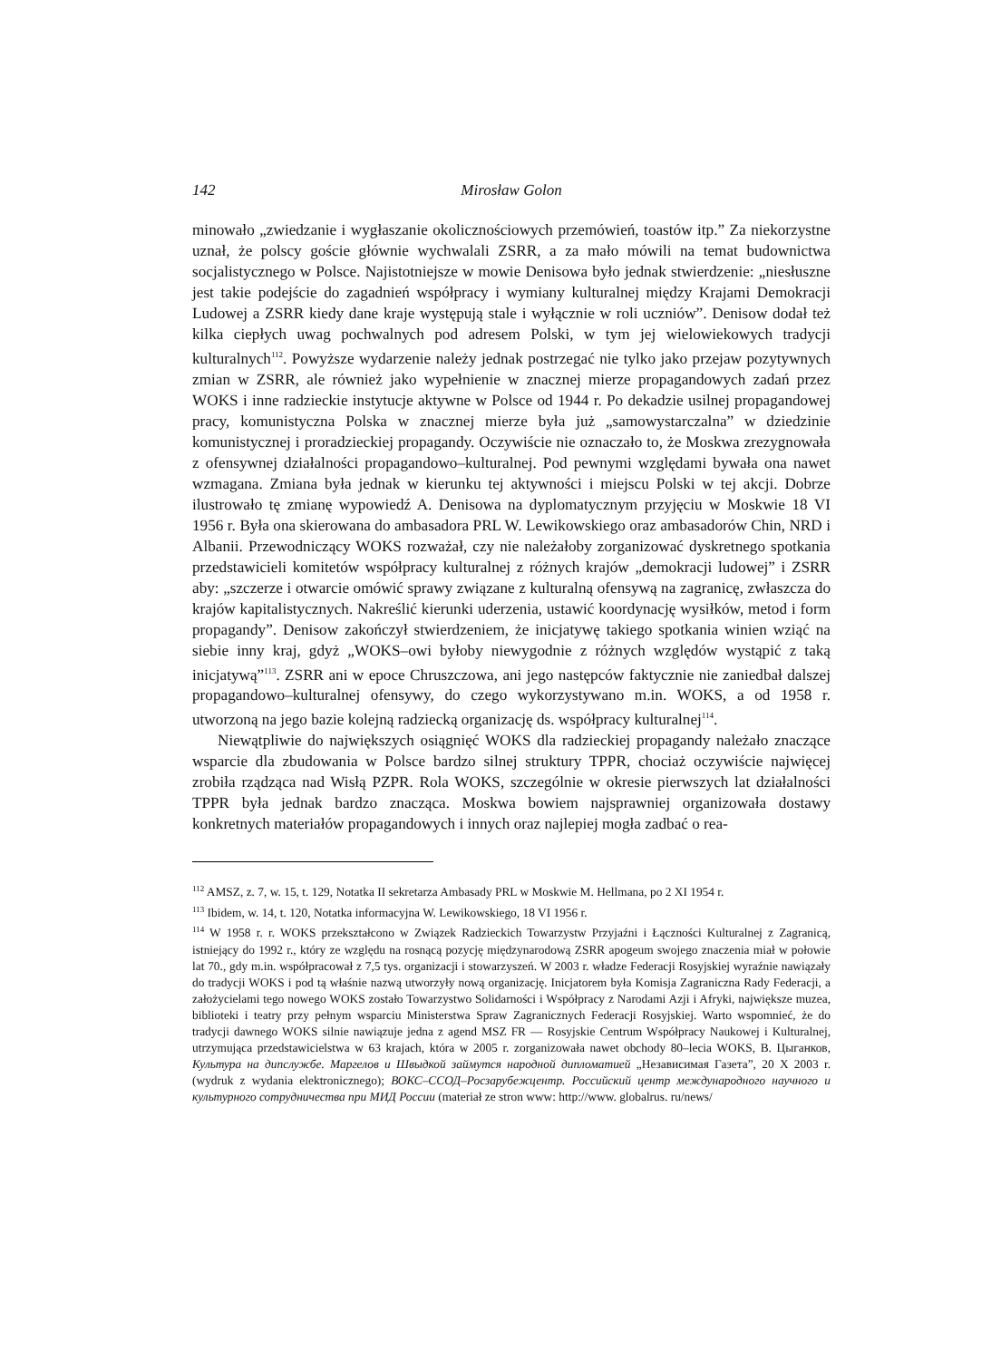142 Mirosław Golon
minowało „zwiedzanie i wygłaszanie okolicznościowych przemówień, toastów itp.” Za niekorzystne uznał, że polscy goście głównie wychwalali ZSRR, a za mało mówili na temat budownictwa socjalistycznego w Polsce. Najistotniejsze w mowie Denisowa było jednak stwierdzenie: „niesłuszne jest takie podejście do zagadnień współpracy i wymiany kulturalnej między Krajami Demokracji Ludowej a ZSRR kiedy dane kraje występują stale i wyłącznie w roli uczniów”. Denisow dodał też kilka ciepłych uwag pochwalnych pod adresem Polski, w tym jej wielowiekowych tradycji kulturalnych<sup>112</sup>. Powyższe wydarzenie należy jednak postrzegać nie tylko jako przejaw pozytywnych zmian w ZSRR, ale również jako wypełnienie w znacznej mierze propagandowych zadań przez WOKS i inne radzieckie instytucje aktywne w Polsce od 1944 r. Po dekadzie usilnej propagandowej pracy, komunistyczna Polska w znacznej mierze była już „samowystarczalna” w dziedzinie komunistycznej i proradzieckiej propagandy. Oczywiście nie oznaczało to, że Moskwa zrezygnowała z ofensywnej działalności propagandowo–kulturalnej. Pod pewnymi względami bywała ona nawet wzmagana. Zmiana była jednak w kierunku tej aktywności i miejscu Polski w tej akcji. Dobrze ilustrowało tę zmianę wypowiedź A. Denisowa na dyplomatycznym przyjęciu w Moskwie 18 VI 1956 r. Była ona skierowana do ambasadora PRL W. Lewikowskiego oraz ambasadorów Chin, NRD i Albanii. Przewodniczący WOKS rozważał, czy nie należałoby zorganizować dyskretnego spotkania przedstawicieli komitetów współpracy kulturalnej z różnych krajów „demokracji ludowej” i ZSRR aby: „szczerze i otwarcie omówić sprawy związane z kulturalną ofensywą na zagranicę, zwłaszcza do krajów kapitalistycznych. Nakreślić kierunki uderzenia, ustawić koordynację wysiłków, metod i form propagandy”. Denisow zakończył stwierdzeniem, że inicjatywę takiego spotkania winien wziąć na siebie inny kraj, gdyż „WOKS–owi byłoby niewygodnie z różnych względów wystąpić z taką inicjatywą”<sup>113</sup>. ZSRR ani w epoce Chruszczowa, ani jego następców faktycznie nie zaniedbał dalszej propagandowo–kulturalnej ofensywy, do czego wykorzystywano m.in. WOKS, a od 1958 r. utworzoną na jego bazie kolejną radziecką organizację ds. współpracy kulturalnej<sup>114</sup>.
Niewątpliwie do największych osiągnięć WOKS dla radzieckiej propagandy należało znaczące wsparcie dla zbudowania w Polsce bardzo silnej struktury TPPR, chociaż oczywiście najwięcej zrobiła rządząca nad Wisłą PZPR. Rola WOKS, szczególnie w okresie pierwszych lat działalności TPPR była jednak bardzo znacząca. Moskwa bowiem najsprawniej organizowała dostawy konkretnych materiałów propagandowych i innych oraz najlepiej mogła zadbać o rea-
<sup>112</sup> AMSZ, z. 7, w. 15, t. 129, Notatka II sekretarza Ambasady PRL w Moskwie M. Hellmana, po 2 XI 1954 r.
<sup>113</sup> Ibidem, w. 14, t. 120, Notatka informacyjna W. Lewikowskiego, 18 VI 1956 r.
<sup>114</sup> W 1958 r. r. WOKS przekształcono w Związek Radzieckich Towarzystw Przyjaźni i Łączności Kulturalnej z Zagranicą, istniejący do 1992 r., który ze względu na rosnącą pozycję międzynarodową ZSRR apogeum swojego znaczenia miał w połowie lat 70., gdy m.in. współpracował z 7,5 tys. organizacji i stowarzyszeń. W 2003 r. władze Federacji Rosyjskiej wyraźnie nawiązały do tradycji WOKS i pod tą właśnie nazwą utworzyły nową organizację. Inicjatorem była Komisja Zagraniczna Rady Federacji, a założycielami tego nowego WOKS zostało Towarzystwo Solidarności i Współpracy z Narodami Azji i Afryki, największe muzea, biblioteki i teatry przy pełnym wsparciu Ministerstwa Spraw Zagranicznych Federacji Rosyjskiej. Warto wspomnieć, że do tradycji dawnego WOKS silnie nawiązuje jedna z agend MSZ FR — Rosyjskie Centrum Współpracy Naukowej i Kulturalnej, utrzymująca przedstawicielstwa w 63 krajach, która w 2005 r. zorganizowała nawet obchody 80–lecia WOKS, В. Цыганков, Культура на дипслужбе. Маргелов и Швыдкой займутся народной дипломатией „Независимая Газета”, 20 X 2003 r. (wydruk z wydania elektronicznego); ВОКС–ССОД–Росзарубежцентр. Российский центр международного научного и культурного сотрудничества при МИД России (materiał ze stron www: http://www. globalrus. ru/news/